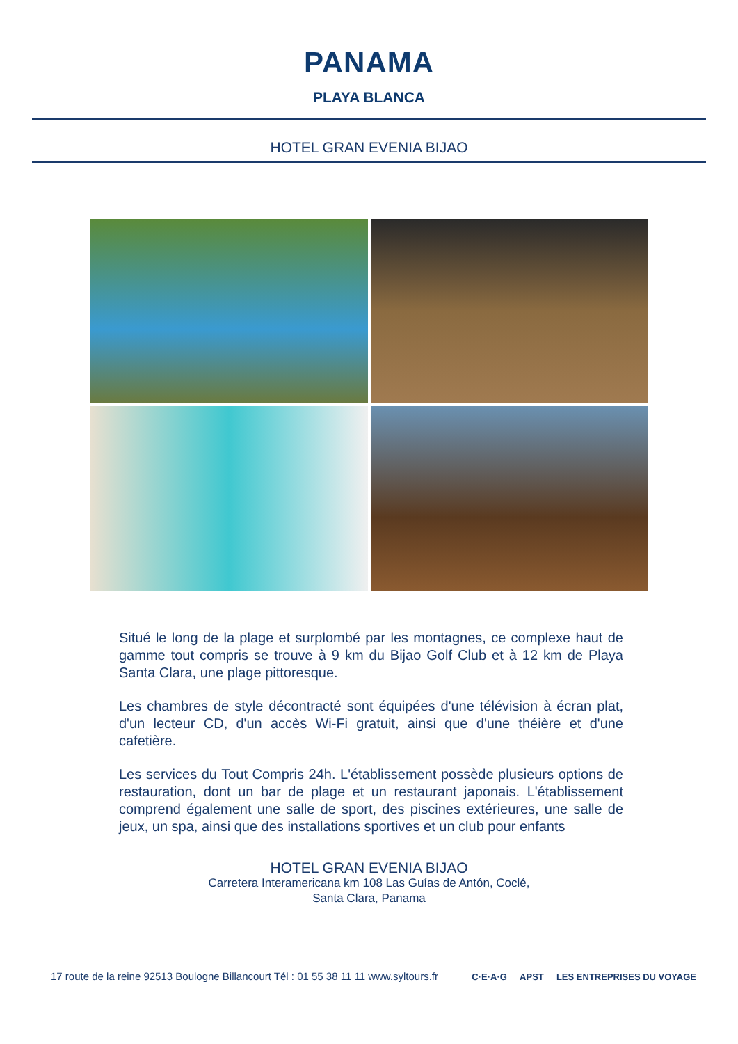PANAMA
PLAYA BLANCA
HOTEL GRAN EVENIA BIJAO
Situé le long de la plage et surplombé par les montagnes, ce complexe haut de gamme tout compris se trouve à 9 km du Bijao Golf Club et à 12 km de Playa Santa Clara, une plage pittoresque.
Les chambres de style décontracté sont équipées d'une télévision à écran plat, d'un lecteur CD, d'un accès Wi-Fi gratuit, ainsi que d'une théière et d'une cafetière.
Les services du Tout Compris 24h. L'établissement possède plusieurs options de restauration, dont un bar de plage et un restaurant japonais. L'établissement comprend également une salle de sport, des piscines extérieures, une salle de jeux, un spa, ainsi que des installations sportives et un club pour enfants
HOTEL GRAN EVENIA BIJAO
Carretera Interamericana km 108 Las Guías de Antón, Coclé,
Santa Clara, Panama
17 route de la reine 92513 Boulogne Billancourt Tél : 01 55 38 11 11 www.syltours.fr
C·E·A·G APST LES ENTREPRISES DU VOYAGE